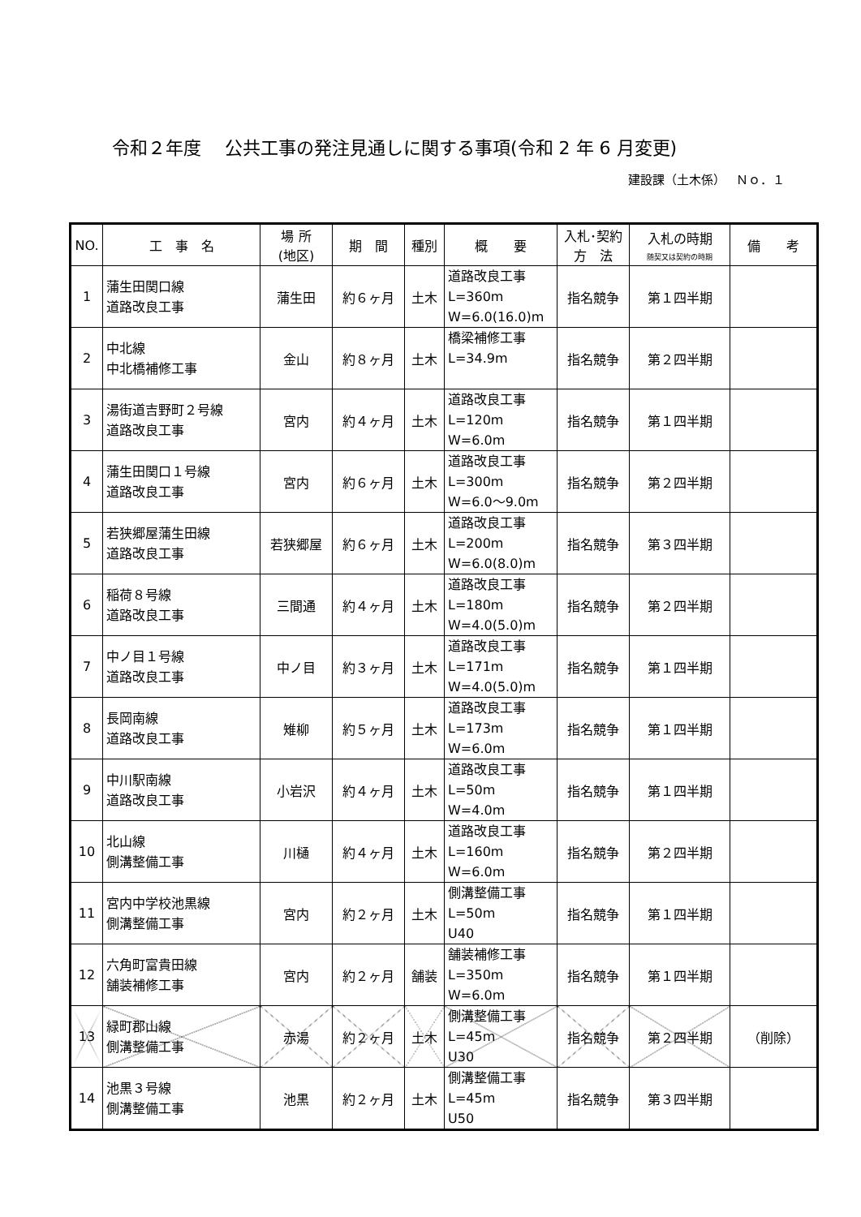令和２年度　 公共工事の発注見通しに関する事項(令和 2 年 6 月変更)
建設課（土木係）　 Ｎｏ．１
| NO. | 工 事 名 | 場 所 (地区) | 期 間 | 種別 | 概 要 | 入札･契約 方 法 | 入札の時期 随契又は契約の時期 | 備 考 |
| --- | --- | --- | --- | --- | --- | --- | --- | --- |
| 1 | 蒲生田関口線 道路改良工事 | 蒲生田 | 約６ヶ月 | 土木 | 道路改良工事 L=360m W=6.0(16.0)m | 指名競争 | 第１四半期 | |
| 2 | 中北線 中北橋補修工事 | 金山 | 約８ヶ月 | 土木 | 橋梁補修工事 L=34.9m | 指名競争 | 第２四半期 | |
| 3 | 湯街道吉野町２号線 道路改良工事 | 宮内 | 約４ヶ月 | 土木 | 道路改良工事 L=120m W=6.0m | 指名競争 | 第１四半期 | |
| 4 | 蒲生田関口１号線 道路改良工事 | 宮内 | 約６ヶ月 | 土木 | 道路改良工事 L=300m W=6.0～9.0m | 指名競争 | 第２四半期 | |
| 5 | 若狭郷屋蒲生田線 道路改良工事 | 若狭郷屋 | 約６ヶ月 | 土木 | 道路改良工事 L=200m W=6.0(8.0)m | 指名競争 | 第３四半期 | |
| 6 | 稲荷８号線 道路改良工事 | 三間通 | 約４ヶ月 | 土木 | 道路改良工事 L=180m W=4.0(5.0)m | 指名競争 | 第２四半期 | |
| 7 | 中ノ目１号線 道路改良工事 | 中ノ目 | 約３ヶ月 | 土木 | 道路改良工事 L=171m W=4.0(5.0)m | 指名競争 | 第１四半期 | |
| 8 | 長岡南線 道路改良工事 | 雉柳 | 約５ヶ月 | 土木 | 道路改良工事 L=173m W=6.0m | 指名競争 | 第１四半期 | |
| 9 | 中川駅南線 道路改良工事 | 小岩沢 | 約４ヶ月 | 土木 | 道路改良工事 L=50m W=4.0m | 指名競争 | 第１四半期 | |
| 10 | 北山線 側溝整備工事 | 川樋 | 約４ヶ月 | 土木 | 道路改良工事 L=160m W=6.0m | 指名競争 | 第２四半期 | |
| 11 | 宮内中学校池黒線 側溝整備工事 | 宮内 | 約２ヶ月 | 土木 | 側溝整備工事 L=50m U40 | 指名競争 | 第１四半期 | |
| 12 | 六角町富貴田線 舗装補修工事 | 宮内 | 約２ヶ月 | 舗装 | 舗装補修工事 L=350m W=6.0m | 指名競争 | 第１四半期 | |
| 13 | 緑町郡山線 側溝整備工事 | 赤湯 | 約２ヶ月 | 土木 | 側溝整備工事 L=45m U30 | 指名競争 | 第２四半期 | （削除） |
| 14 | 池黒３号線 側溝整備工事 | 池黒 | 約２ヶ月 | 土木 | 側溝整備工事 L=45m U50 | 指名競争 | 第３四半期 | |